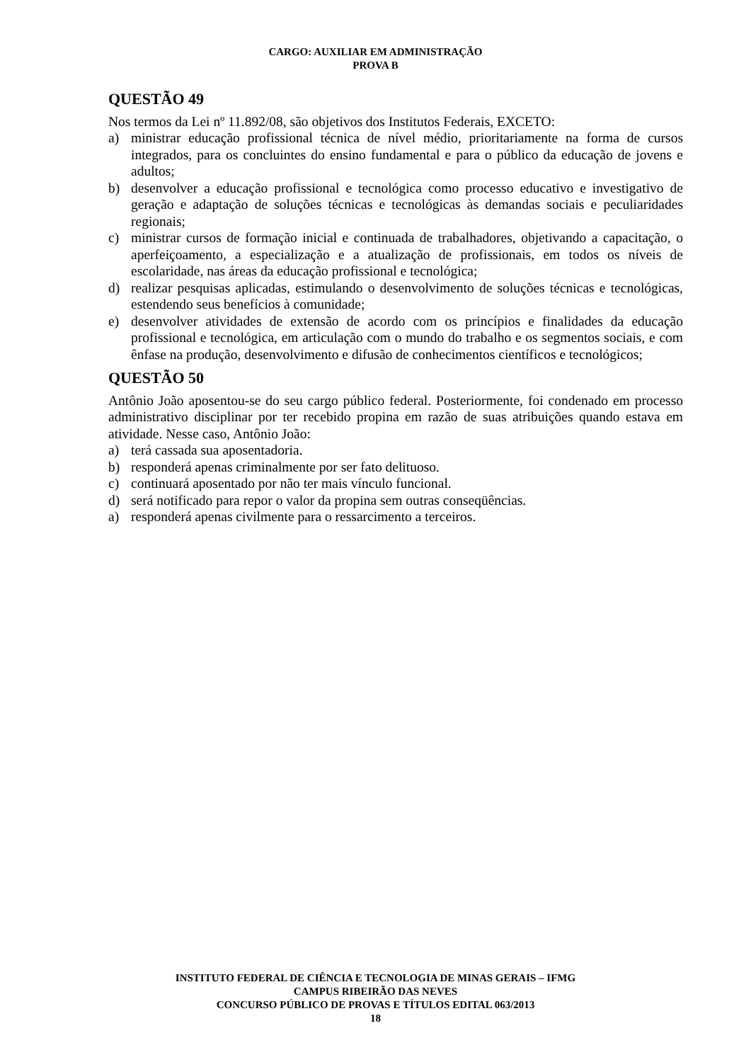CARGO: AUXILIAR EM ADMINISTRAÇÃO
PROVA B
QUESTÃO 49
Nos termos da Lei nº 11.892/08, são objetivos dos Institutos Federais, EXCETO:
a) ministrar educação profissional técnica de nível médio, prioritariamente na forma de cursos integrados, para os concluintes do ensino fundamental e para o público da educação de jovens e adultos;
b) desenvolver a educação profissional e tecnológica como processo educativo e investigativo de geração e adaptação de soluções técnicas e tecnológicas às demandas sociais e peculiaridades regionais;
c) ministrar cursos de formação inicial e continuada de trabalhadores, objetivando a capacitação, o aperfeiçoamento, a especialização e a atualização de profissionais, em todos os níveis de escolaridade, nas áreas da educação profissional e tecnológica;
d) realizar pesquisas aplicadas, estimulando o desenvolvimento de soluções técnicas e tecnológicas, estendendo seus benefícios à comunidade;
e) desenvolver atividades de extensão de acordo com os princípios e finalidades da educação profissional e tecnológica, em articulação com o mundo do trabalho e os segmentos sociais, e com ênfase na produção, desenvolvimento e difusão de conhecimentos científicos e tecnológicos;
QUESTÃO 50
Antônio João aposentou-se do seu cargo público federal. Posteriormente, foi condenado em processo administrativo disciplinar por ter recebido propina em razão de suas atribuições quando estava em atividade. Nesse caso, Antônio João:
a) terá cassada sua aposentadoria.
b) responderá apenas criminalmente por ser fato delituoso.
c) continuará aposentado por não ter mais vínculo funcional.
d) será notificado para repor o valor da propina sem outras conseqüências.
a) responderá apenas civilmente para o ressarcimento a terceiros.
INSTITUTO FEDERAL DE CIÊNCIA E TECNOLOGIA DE MINAS GERAIS – IFMG
CAMPUS RIBEIRÃO DAS NEVES
CONCURSO PÚBLICO DE PROVAS E TÍTULOS EDITAL 063/2013
18